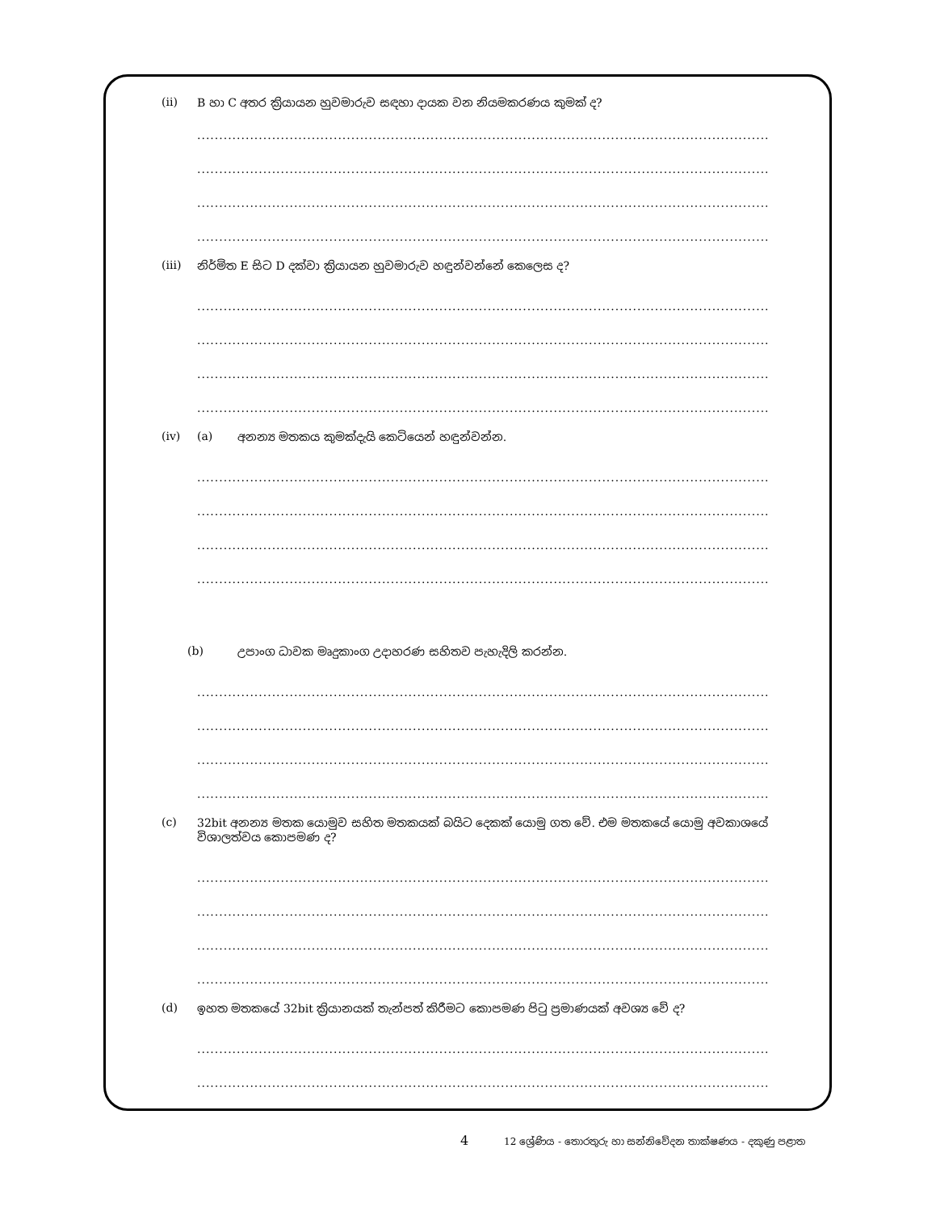(ii) B හා C අතර ක්‍රියායන හුවමාරුව සඳහා දායක වන නියමකරණය කුමක් ද?
..................................................................................................................................
..................................................................................................................................
..................................................................................................................................
..................................................................................................................................
(iii) නිර්මිත E සිට D දක්වා ක්‍රියායන හුවමාරුව හඳුන්වන්නේ කෙලෙස ද?
..................................................................................................................................
..................................................................................................................................
..................................................................................................................................
..................................................................................................................................
(iv) (a) අනන්‍ය මතකය කුමක්දැයි කෙටියෙන් හඳුන්වන්න.
..................................................................................................................................
..................................................................................................................................
..................................................................................................................................
..................................................................................................................................
(b) උපාංග ධාවක මෘදුකාංග උදාහරණ සහිතව පැහැදිලි කරන්න.
..................................................................................................................................
..................................................................................................................................
..................................................................................................................................
..................................................................................................................................
(c) 32bit අනන්‍ය මතක යොමුව සහිත මතකයක් බයිට දෙකක් යොමු ගත වේ. එම මතකයේ යොමු අවකාශයේ විශාලත්වය කොපමණ ද?
..................................................................................................................................
..................................................................................................................................
..................................................................................................................................
..................................................................................................................................
(d) ඉහත මතකයේ 32bit ක්‍රියානයක් තැන්පත් කිරීමට කොපමණ පිටු ප්‍රමාණයක් අවශ්‍ය වේ ද?
..................................................................................................................................
..................................................................................................................................
4 12 ශ්‍රේණිය - තොරතුරු හා සන්නිවේදන තාක්ෂණය - දකුණු පළාත